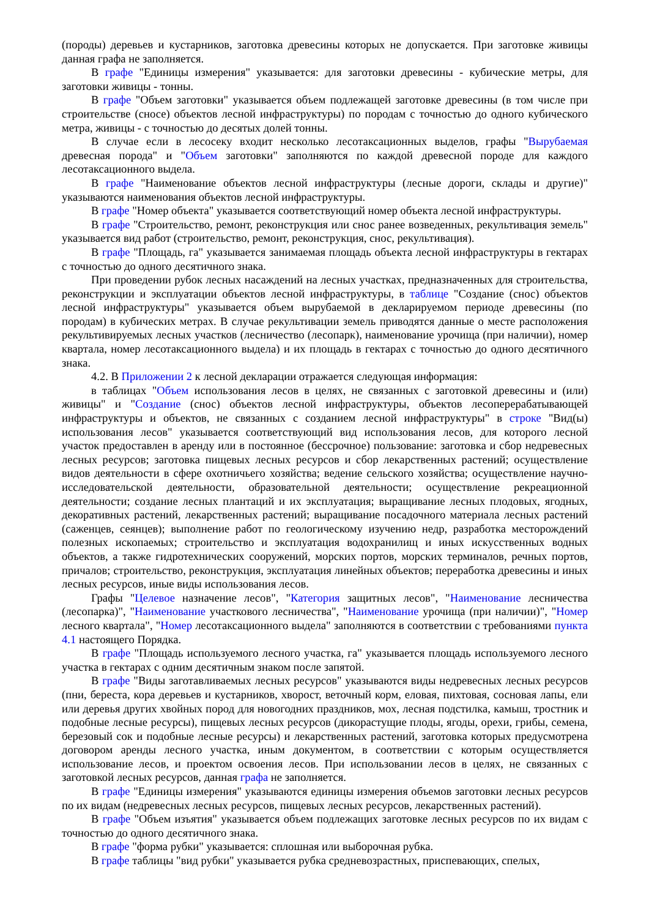(породы) деревьев и кустарников, заготовка древесины которых не допускается. При заготовке живицы данная графа не заполняется.
В графе "Единицы измерения" указывается: для заготовки древесины - кубические метры, для заготовки живицы - тонны.
В графе "Объем заготовки" указывается объем подлежащей заготовке древесины (в том числе при строительстве (сносе) объектов лесной инфраструктуры) по породам с точностью до одного кубического метра, живицы - с точностью до десятых долей тонны.
В случае если в лесосеку входит несколько лесотаксационных выделов, графы "Вырубаемая древесная порода" и "Объем заготовки" заполняются по каждой древесной породе для каждого лесотаксационного выдела.
В графе "Наименование объектов лесной инфраструктуры (лесные дороги, склады и другие)" указываются наименования объектов лесной инфраструктуры.
В графе "Номер объекта" указывается соответствующий номер объекта лесной инфраструктуры.
В графе "Строительство, ремонт, реконструкция или снос ранее возведенных, рекультивация земель" указывается вид работ (строительство, ремонт, реконструкция, снос, рекультивация).
В графе "Площадь, га" указывается занимаемая площадь объекта лесной инфраструктуры в гектарах с точностью до одного десятичного знака.
При проведении рубок лесных насаждений на лесных участках, предназначенных для строительства, реконструкции и эксплуатации объектов лесной инфраструктуры, в таблице "Создание (снос) объектов лесной инфраструктуры" указывается объем вырубаемой в декларируемом периоде древесины (по породам) в кубических метрах. В случае рекультивации земель приводятся данные о месте расположения рекультивируемых лесных участков (лесничество (лесопарк), наименование урочища (при наличии), номер квартала, номер лесотаксационного выдела) и их площадь в гектарах с точностью до одного десятичного знака.
4.2. В Приложении 2 к лесной декларации отражается следующая информация:
в таблицах "Объем использования лесов в целях, не связанных с заготовкой древесины и (или) живицы" и "Создание (снос) объектов лесной инфраструктуры, объектов лесоперерабатывающей инфраструктуры и объектов, не связанных с созданием лесной инфраструктуры" в строке "Вид(ы) использования лесов" указывается соответствующий вид использования лесов, для которого лесной участок предоставлен в аренду или в постоянное (бессрочное) пользование: заготовка и сбор недревесных лесных ресурсов; заготовка пищевых лесных ресурсов и сбор лекарственных растений; осуществление видов деятельности в сфере охотничьего хозяйства; ведение сельского хозяйства; осуществление научно-исследовательской деятельности, образовательной деятельности; осуществление рекреационной деятельности; создание лесных плантаций и их эксплуатация; выращивание лесных плодовых, ягодных, декоративных растений, лекарственных растений; выращивание посадочного материала лесных растений (саженцев, сеянцев); выполнение работ по геологическому изучению недр, разработка месторождений полезных ископаемых; строительство и эксплуатация водохранилищ и иных искусственных водных объектов, а также гидротехнических сооружений, морских портов, морских терминалов, речных портов, причалов; строительство, реконструкция, эксплуатация линейных объектов; переработка древесины и иных лесных ресурсов, иные виды использования лесов.
Графы "Целевое назначение лесов", "Категория защитных лесов", "Наименование лесничества (лесопарка)", "Наименование участкового лесничества", "Наименование урочища (при наличии)", "Номер лесного квартала", "Номер лесотаксационного выдела" заполняются в соответствии с требованиями пункта 4.1 настоящего Порядка.
В графе "Площадь используемого лесного участка, га" указывается площадь используемого лесного участка в гектарах с одним десятичным знаком после запятой.
В графе "Виды заготавливаемых лесных ресурсов" указываются виды недревесных лесных ресурсов (пни, береста, кора деревьев и кустарников, хворост, веточный корм, еловая, пихтовая, сосновая лапы, ели или деревья других хвойных пород для новогодних праздников, мох, лесная подстилка, камыш, тростник и подобные лесные ресурсы), пищевых лесных ресурсов (дикорастущие плоды, ягоды, орехи, грибы, семена, березовый сок и подобные лесные ресурсы) и лекарственных растений, заготовка которых предусмотрена договором аренды лесного участка, иным документом, в соответствии с которым осуществляется использование лесов, и проектом освоения лесов. При использовании лесов в целях, не связанных с заготовкой лесных ресурсов, данная графа не заполняется.
В графе "Единицы измерения" указываются единицы измерения объемов заготовки лесных ресурсов по их видам (недревесных лесных ресурсов, пищевых лесных ресурсов, лекарственных растений).
В графе "Объем изъятия" указывается объем подлежащих заготовке лесных ресурсов по их видам с точностью до одного десятичного знака.
В графе "форма рубки" указывается: сплошная или выборочная рубка.
В графе таблицы "вид рубки" указывается рубка средневозрастных, приспевающих, спелых,